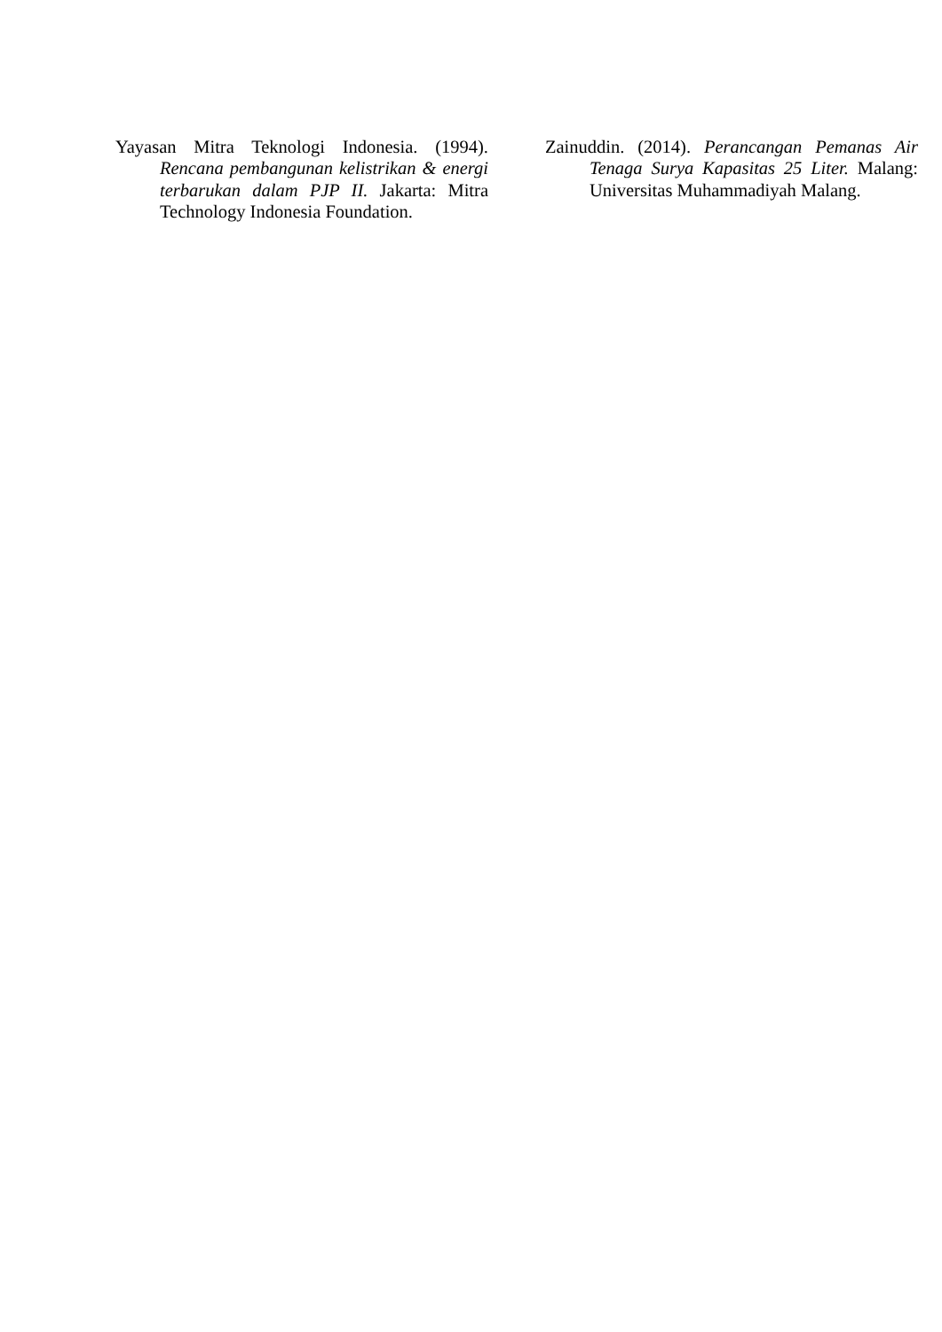Yayasan Mitra Teknologi Indonesia. (1994). Rencana pembangunan kelistrikan & energi terbarukan dalam PJP II. Jakarta: Mitra Technology Indonesia Foundation.
Zainuddin. (2014). Perancangan Pemanas Air Tenaga Surya Kapasitas 25 Liter. Malang: Universitas Muhammadiyah Malang.